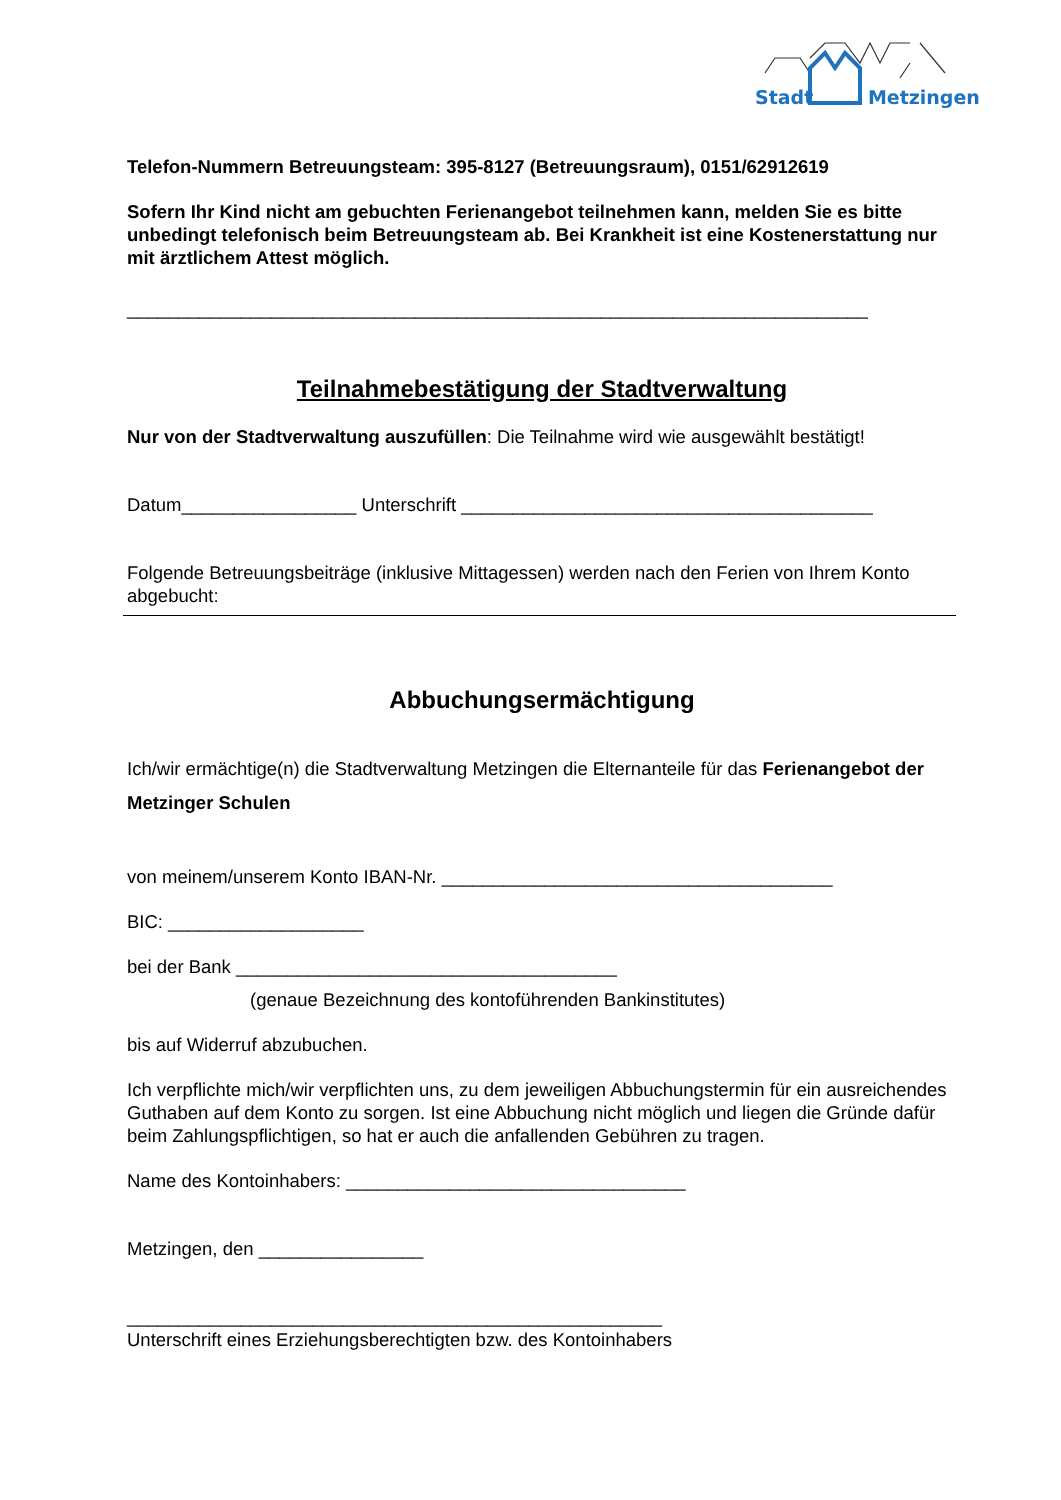Stadt Metzingen
Telefon-Nummern Betreuungsteam: 395-8127 (Betreuungsraum), 0151/62912619
Sofern Ihr Kind nicht am gebuchten Ferienangebot teilnehmen kann, melden Sie es bitte unbedingt telefonisch beim Betreuungsteam ab. Bei Krankheit ist eine Kostenerstattung nur mit ärztlichem Attest möglich.
________________________________________________________________________
Teilnahmebestätigung der Stadtverwaltung
Nur von der Stadtverwaltung auszufüllen: Die Teilnahme wird wie ausgewählt bestätigt!
Datum_________________ Unterschrift ________________________________________
Folgende Betreuungsbeiträge (inklusive Mittagessen) werden nach den Ferien von Ihrem Konto abgebucht:
Abbuchungsermächtigung
Ich/wir ermächtige(n) die Stadtverwaltung Metzingen die Elternanteile für das Ferienangebot der Metzinger Schulen
von meinem/unserem Konto IBAN-Nr. ______________________________________
BIC: ___________________
bei der Bank _____________________________________
(genaue Bezeichnung des kontoführenden Bankinstitutes)
bis auf Widerruf abzubuchen.
Ich verpflichte mich/wir verpflichten uns, zu dem jeweiligen Abbuchungstermin für ein ausreichendes Guthaben auf dem Konto zu sorgen. Ist eine Abbuchung nicht möglich und liegen die Gründe dafür beim Zahlungspflichtigen, so hat er auch die anfallenden Gebühren zu tragen.
Name des Kontoinhabers: _________________________________
Metzingen, den ________________
____________________________________________________
Unterschrift eines Erziehungsberechtigten bzw. des Kontoinhabers